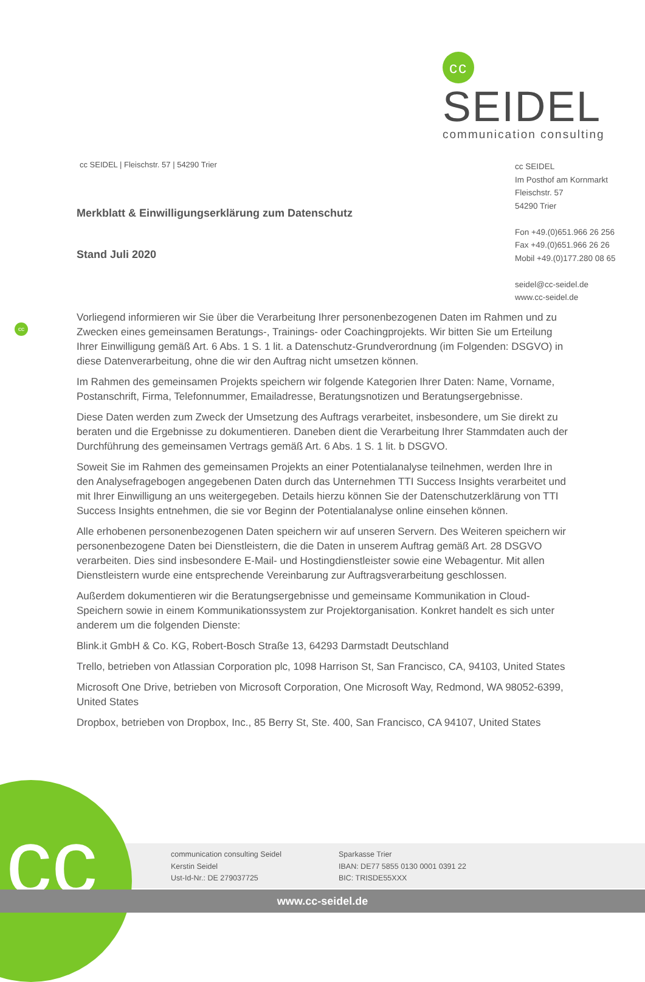cc SEIDEL
communication consulting
cc SEIDEL | Fleischstr. 57 | 54290 Trier
cc SEIDEL
Im Posthof am Kornmarkt
Fleischstr. 57
54290 Trier
Fon +49.(0)651.966 26 256
Fax +49.(0)651.966 26 26
Mobil +49.(0)177.280 08 65
seidel@cc-seidel.de
www.cc-seidel.de
Merkblatt & Einwilligungserklärung zum Datenschutz
Stand Juli 2020
cc
Vorliegend informieren wir Sie über die Verarbeitung Ihrer personenbezogenen Daten im Rahmen und zu Zwecken eines gemeinsamen Beratungs-, Trainings- oder Coachingprojekts. Wir bitten Sie um Erteilung Ihrer Einwilligung gemäß Art. 6 Abs. 1 S. 1 lit. a Datenschutz-Grundverordnung (im Folgenden: DSGVO) in diese Datenverarbeitung, ohne die wir den Auftrag nicht umsetzen können.
Im Rahmen des gemeinsamen Projekts speichern wir folgende Kategorien Ihrer Daten: Name, Vorname, Postanschrift, Firma, Telefonnummer, Emailadresse, Beratungsnotizen und Beratungsergebnisse.
Diese Daten werden zum Zweck der Umsetzung des Auftrags verarbeitet, insbesondere, um Sie direkt zu beraten und die Ergebnisse zu dokumentieren. Daneben dient die Verarbeitung Ihrer Stammdaten auch der Durchführung des gemeinsamen Vertrags gemäß Art. 6 Abs. 1 S. 1 lit. b DSGVO.
Soweit Sie im Rahmen des gemeinsamen Projekts an einer Potentialanalyse teilnehmen, werden Ihre in den Analysefragebogen angegebenen Daten durch das Unternehmen TTI Success Insights verarbeitet und mit Ihrer Einwilligung an uns weitergegeben. Details hierzu können Sie der Datenschutzerklärung von TTI Success Insights entnehmen, die sie vor Beginn der Potentialanalyse online einsehen können.
Alle erhobenen personenbezogenen Daten speichern wir auf unseren Servern. Des Weiteren speichern wir personenbezogene Daten bei Dienstleistern, die die Daten in unserem Auftrag gemäß Art. 28 DSGVO verarbeiten. Dies sind insbesondere E-Mail- und Hostingdienstleister sowie eine Webagentur. Mit allen Dienstleistern wurde eine entsprechende Vereinbarung zur Auftragsverarbeitung geschlossen.
Außerdem dokumentieren wir die Beratungsergebnisse und gemeinsame Kommunikation in Cloud-Speichern sowie in einem Kommunikationssystem zur Projektorganisation. Konkret handelt es sich unter anderem um die folgenden Dienste:
Blink.it GmbH & Co. KG, Robert-Bosch Straße 13, 64293 Darmstadt Deutschland
Trello, betrieben von Atlassian Corporation plc, 1098 Harrison St, San Francisco, CA, 94103, United States
Microsoft One Drive, betrieben von Microsoft Corporation, One Microsoft Way, Redmond, WA 98052-6399, United States
Dropbox, betrieben von Dropbox, Inc., 85 Berry St, Ste. 400, San Francisco, CA 94107, United States
cc
communication consulting Seidel
Kerstin Seidel
Ust-Id-Nr.: DE 279037725
Sparkasse Trier
IBAN: DE77 5855 0130 0001 0391 22
BIC: TRISDE55XXX
www.cc-seidel.de